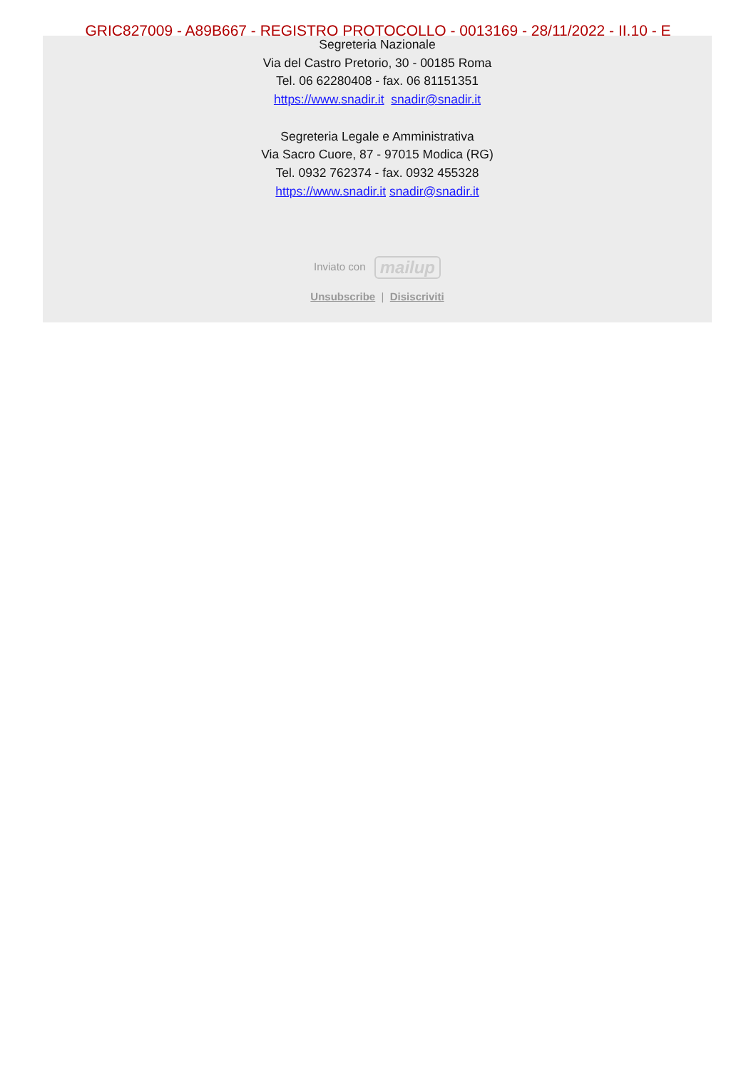GRIC827009 - A89B667 - REGISTRO PROTOCOLLO - 0013169 - 28/11/2022 - II.10 - E
Segreteria Nazionale
Via del Castro Pretorio, 30 - 00185 Roma
Tel. 06 62280408 - fax. 06 81151351
https://www.snadir.it snadir@snadir.it
Segreteria Legale e Amministrativa
Via Sacro Cuore, 87 - 97015 Modica (RG)
Tel. 0932 762374 - fax. 0932 455328
https://www.snadir.it snadir@snadir.it
Inviato con mailup
Unsubscribe | Disiscriviti